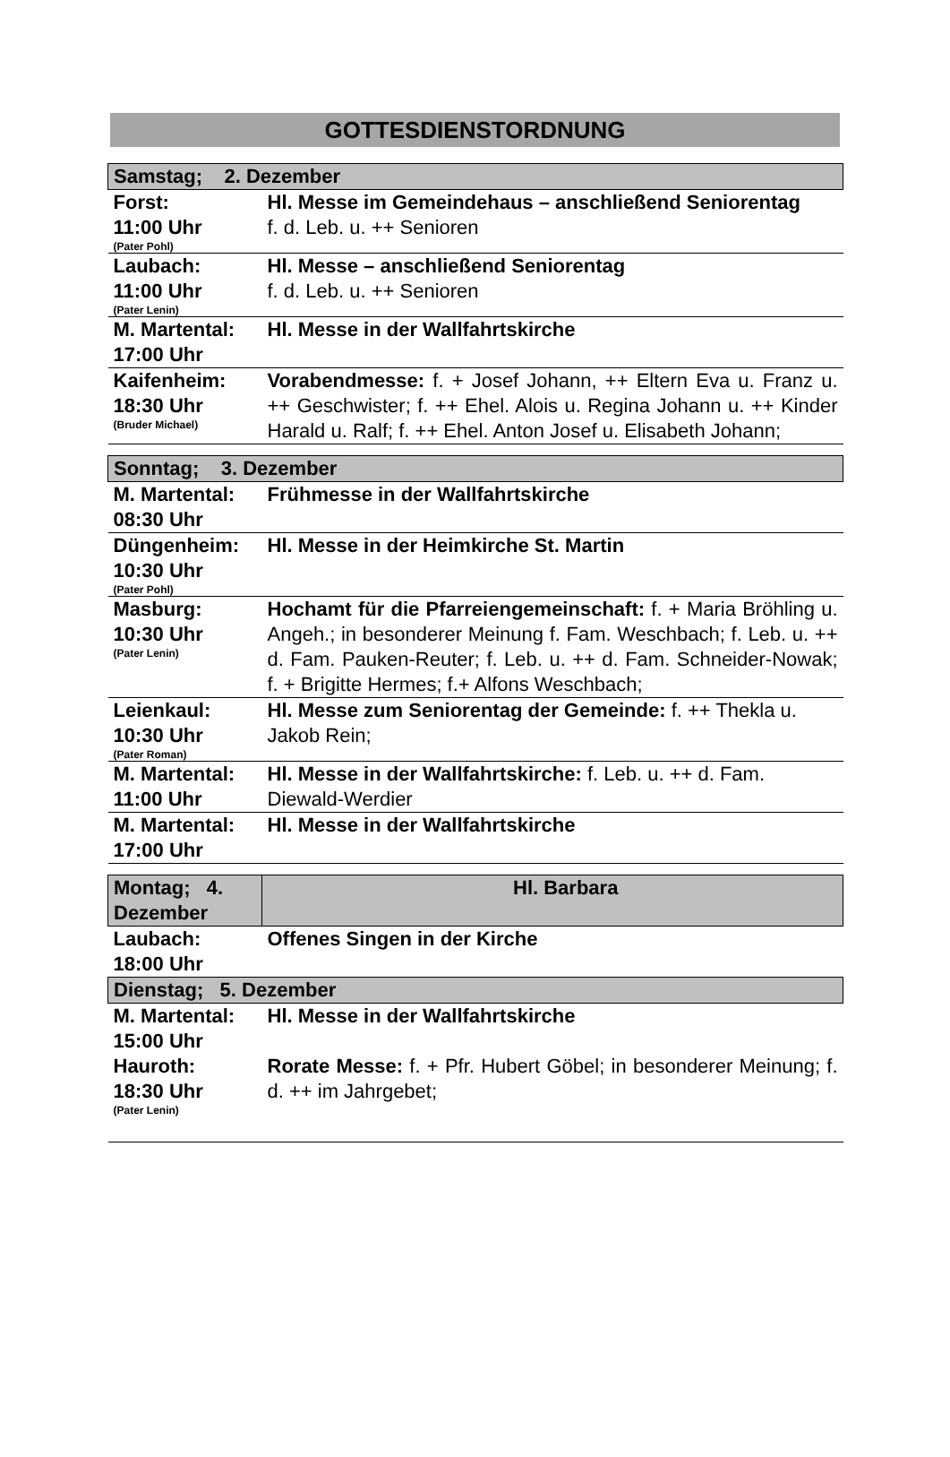GOTTESDIENSTORDNUNG
| Samstag; 2. Dezember | |
| Forst: 11:00 Uhr (Pater Pohl) | Hl. Messe im Gemeindehaus – anschließend Seniorentag f. d. Leb. u. ++ Senioren |
| Laubach: 11:00 Uhr (Pater Lenin) | Hl. Messe – anschließend Seniorentag f. d. Leb. u. ++ Senioren |
| M. Martental: 17:00 Uhr | Hl. Messe in der Wallfahrtskirche |
| Kaifenheim: 18:30 Uhr (Bruder Michael) | Vorabendmesse: f. + Josef Johann, ++ Eltern Eva u. Franz u. ++ Geschwister; f. ++ Ehel. Alois u. Regina Johann u. ++ Kinder Harald u. Ralf; f. ++ Ehel. Anton Josef u. Elisabeth Johann; |
| Sonntag; 3. Dezember | |
| M. Martental: 08:30 Uhr | Frühmesse in der Wallfahrtskirche |
| Düngenheim: 10:30 Uhr (Pater Pohl) | Hl. Messe in der Heimkirche St. Martin |
| Masburg: 10:30 Uhr (Pater Lenin) | Hochamt für die Pfarreiengemeinschaft: f. + Maria Bröhling u. Angeh.; in besonderer Meinung f. Fam. Weschbach; f. Leb. u. ++ d. Fam. Pauken-Reuter; f. Leb. u. ++ d. Fam. Schneider-Nowak; f. + Brigitte Hermes; f.+ Alfons Weschbach; |
| Leienkaul: 10:30 Uhr (Pater Roman) | Hl. Messe zum Seniorentag der Gemeinde: f. ++ Thekla u. Jakob Rein; |
| M. Martental: 11:00 Uhr | Hl. Messe in der Wallfahrtskirche: f. Leb. u. ++ d. Fam. Diewald-Werdier |
| M. Martental: 17:00 Uhr | Hl. Messe in der Wallfahrtskirche |
| Montag; 4. Dezember | Hl. Barbara |
| Laubach: 18:00 Uhr | Offenes Singen in der Kirche |
| Dienstag; 5. Dezember | |
| M. Martental: 15:00 Uhr | Hl. Messe in der Wallfahrtskirche |
| Hauroth: 18:30 Uhr (Pater Lenin) | Rorate Messe: f. + Pfr. Hubert Göbel; in besonderer Meinung; f. d. ++ im Jahrgebet; |